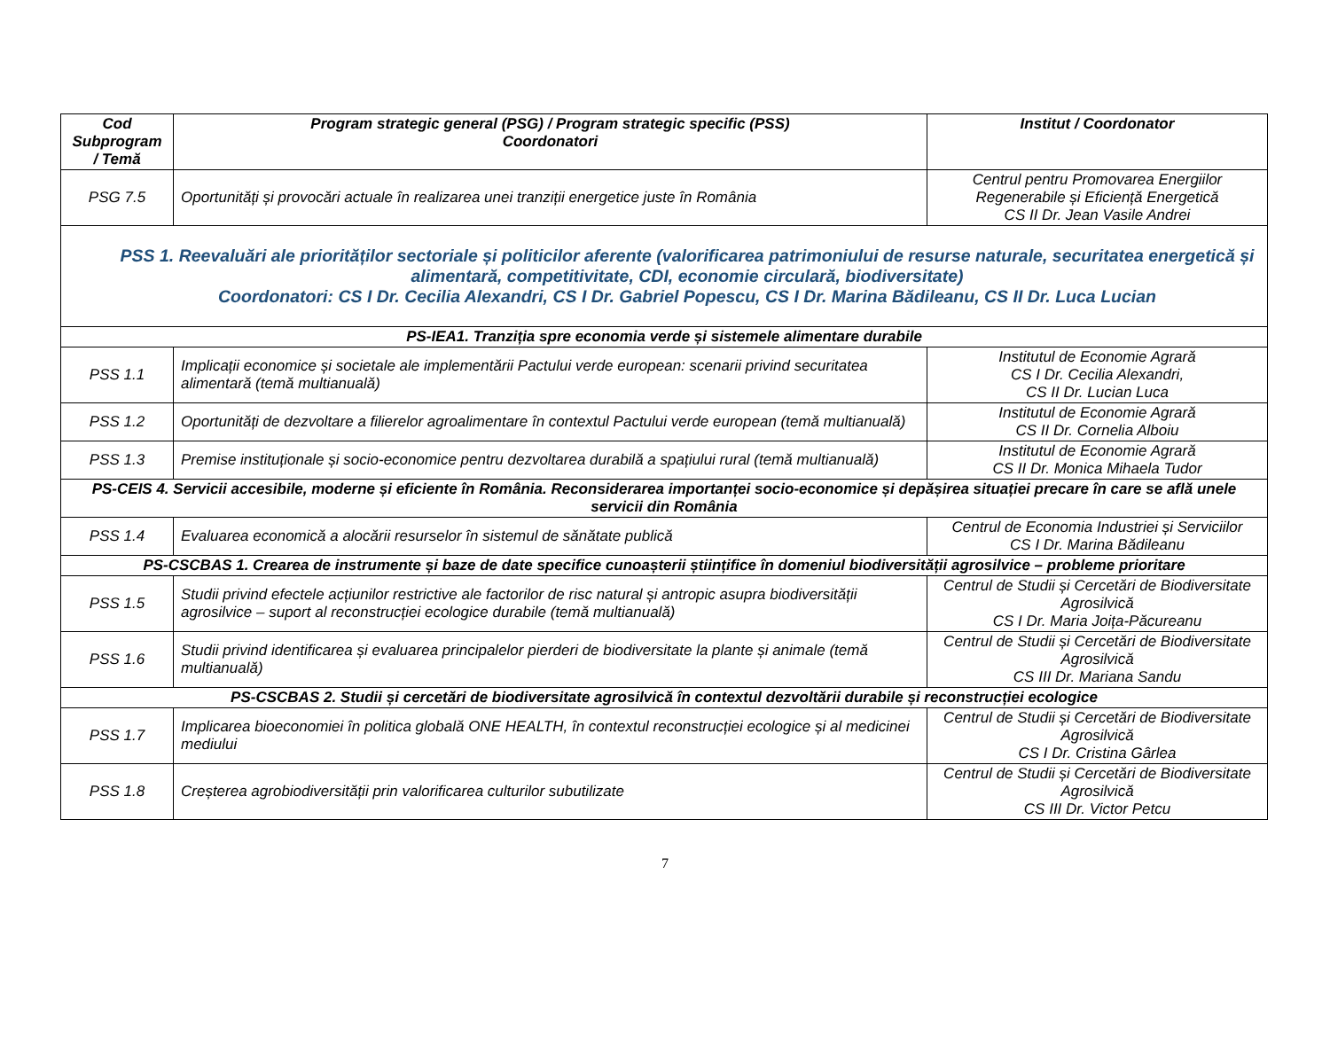| Cod Subprogram / Temă | Program strategic general (PSG) / Program strategic specific (PSS) Coordonatori | Institut / Coordonator |
| --- | --- | --- |
| PSG 7.5 | Oportunități și provocări actuale în realizarea unei tranziții energetice juste în România | Centrul pentru Promovarea Energiilor Regenerabile și Eficiență Energetică CS II Dr. Jean Vasile Andrei |
| PSS 1. Reevaluări ale priorităților sectoriale și politicilor aferente (valorificarea patrimoniului de resurse naturale, securitatea energetică și alimentară, competitivitate, CDI, economie circulară, biodiversitate) Coordonatori: CS I Dr. Cecilia Alexandri, CS I Dr. Gabriel Popescu, CS I Dr. Marina Bădileanu, CS II Dr. Luca Lucian | | |
| PS-IEA1. Tranziția spre economia verde și sistemele alimentare durabile | | |
| PSS 1.1 | Implicații economice și societale ale implementării Pactului verde european: scenarii privind securitatea alimentară (temă multianuală) | Institutul de Economie Agrară CS I Dr. Cecilia Alexandri, CS II Dr. Lucian Luca |
| PSS 1.2 | Oportunități de dezvoltare a filierelor agroalimentare în contextul Pactului verde european (temă multianuală) | Institutul de Economie Agrară CS II Dr. Cornelia Alboiu |
| PSS 1.3 | Premise instituționale și socio-economice pentru dezvoltarea durabilă a spațiului rural (temă multianuală) | Institutul de Economie Agrară CS II Dr. Monica Mihaela Tudor |
| PS-CEIS 4. Servicii accesibile, moderne și eficiente în România. Reconsiderarea importanței socio-economice și depășirea situației precare în care se află unele servicii din România | | |
| PSS 1.4 | Evaluarea economică a alocării resurselor în sistemul de sănătate publică | Centrul de Economia Industriei și Serviciilor CS I Dr. Marina Bădileanu |
| PS-CSCBAS 1. Crearea de instrumente și baze de date specifice cunoașterii științifice în domeniul biodiversității agrosilvice – probleme prioritare | | |
| PSS 1.5 | Studii privind efectele acțiunilor restrictive ale factorilor de risc natural și antropic asupra biodiversității agrosilvice – suport al reconstrucției ecologice durabile (temă multianuală) | Centrul de Studii și Cercetări de Biodiversitate Agrosilvică CS I Dr. Maria Joița-Păcureanu |
| PSS 1.6 | Studii privind identificarea și evaluarea principalelor pierderi de biodiversitate la plante și animale (temă multianuală) | Centrul de Studii și Cercetări de Biodiversitate Agrosilvică CS III Dr. Mariana Sandu |
| PS-CSCBAS 2. Studii și cercetări de biodiversitate agrosilvică în contextul dezvoltării durabile și reconstrucției ecologice | | |
| PSS 1.7 | Implicarea bioeconomiei în politica globală ONE HEALTH, în contextul reconstrucției ecologice și al medicinei mediului | Centrul de Studii și Cercetări de Biodiversitate Agrosilvică CS I Dr. Cristina Gârlea |
| PSS 1.8 | Creșterea agrobiodiversității prin valorificarea culturilor subutilizate | Centrul de Studii și Cercetări de Biodiversitate Agrosilvică CS III Dr. Victor Petcu |
7